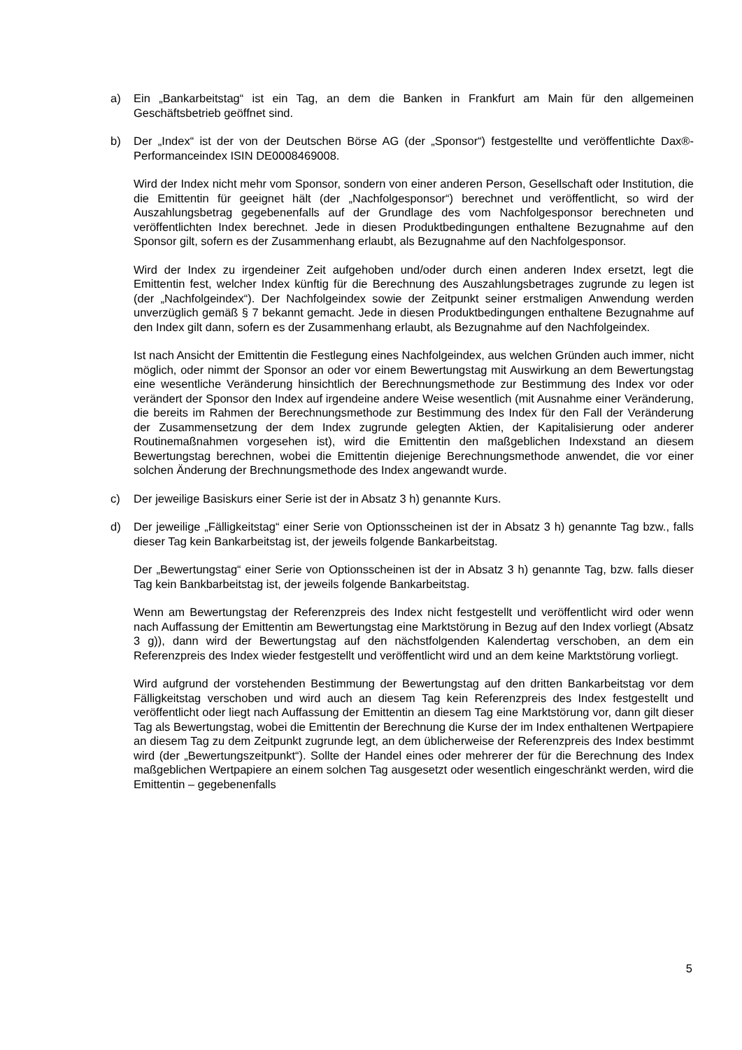a) Ein „Bankarbeitstag“ ist ein Tag, an dem die Banken in Frankfurt am Main für den allgemeinen Geschäftsbetrieb geöffnet sind.
b) Der „Index“ ist der von der Deutschen Börse AG (der „Sponsor“) festgestellte und veröffentlichte Dax®-Performanceindex ISIN DE0008469008.
Wird der Index nicht mehr vom Sponsor, sondern von einer anderen Person, Gesellschaft oder Institution, die die Emittentin für geeignet hält (der „Nachfolgesponsor“) berechnet und veröffentlicht, so wird der Auszahlungsbetrag gegebenenfalls auf der Grundlage des vom Nachfolgesponsor berechneten und veröffentlichten Index berechnet. Jede in diesen Produktbedingungen enthaltene Bezugnahme auf den Sponsor gilt, sofern es der Zusammenhang erlaubt, als Bezugnahme auf den Nachfolgesponsor.
Wird der Index zu irgendeiner Zeit aufgehoben und/oder durch einen anderen Index ersetzt, legt die Emittentin fest, welcher Index künftig für die Berechnung des Auszahlungsbetrages zugrunde zu legen ist (der „Nachfolgeindex“). Der Nachfolgeindex sowie der Zeitpunkt seiner erstmaligen Anwendung werden unverzüglich gemäß § 7 bekannt gemacht. Jede in diesen Produktbedingungen enthaltene Bezugnahme auf den Index gilt dann, sofern es der Zusammenhang erlaubt, als Bezugnahme auf den Nachfolgeindex.
Ist nach Ansicht der Emittentin die Festlegung eines Nachfolgeindex, aus welchen Gründen auch immer, nicht möglich, oder nimmt der Sponsor an oder vor einem Bewertungstag mit Auswirkung an dem Bewertungstag eine wesentliche Veränderung hinsichtlich der Berechnungsmethode zur Bestimmung des Index vor oder verändert der Sponsor den Index auf irgendeine andere Weise wesentlich (mit Ausnahme einer Veränderung, die bereits im Rahmen der Berechnungsmethode zur Bestimmung des Index für den Fall der Veränderung der Zusammensetzung der dem Index zugrunde gelegten Aktien, der Kapitalisierung oder anderer Routinemaßnahmen vorgesehen ist), wird die Emittentin den maßgeblichen Indexstand an diesem Bewertungstag berechnen, wobei die Emittentin diejenige Berechnungsmethode anwendet, die vor einer solchen Änderung der Brechnungsmethode des Index angewandt wurde.
c) Der jeweilige Basiskurs einer Serie ist der in Absatz 3 h) genannte Kurs.
d) Der jeweilige „Fälligkeitstag“ einer Serie von Optionsscheinen ist der in Absatz 3 h) genannte Tag bzw., falls dieser Tag kein Bankarbeitstag ist, der jeweils folgende Bankarbeitstag.
Der „Bewertungstag“ einer Serie von Optionsscheinen ist der in Absatz 3 h) genannte Tag, bzw. falls dieser Tag kein Bankbarbeitstag ist, der jeweils folgende Bankarbeitstag.
Wenn am Bewertungstag der Referenzpreis des Index nicht festgestellt und veröffentlicht wird oder wenn nach Auffassung der Emittentin am Bewertungstag eine Marktstörung in Bezug auf den Index vorliegt (Absatz 3 g)), dann wird der Bewertungstag auf den nächstfolgenden Kalendertag verschoben, an dem ein Referenzpreis des Index wieder festgestellt und veröffentlicht wird und an dem keine Marktstörung vorliegt.
Wird aufgrund der vorstehenden Bestimmung der Bewertungstag auf den dritten Bankarbeitstag vor dem Fälligkeitstag verschoben und wird auch an diesem Tag kein Referenzpreis des Index festgestellt und veröffentlicht oder liegt nach Auffassung der Emittentin an diesem Tag eine Marktstörung vor, dann gilt dieser Tag als Bewertungstag, wobei die Emittentin der Berechnung die Kurse der im Index enthaltenen Wertpapiere an diesem Tag zu dem Zeitpunkt zugrunde legt, an dem üblicherweise der Referenzpreis des Index bestimmt wird (der „Bewertungszeitpunkt“). Sollte der Handel eines oder mehrerer der für die Berechnung des Index maßgeblichen Wertpapiere an einem solchen Tag ausgesetzt oder wesentlich eingeschränkt werden, wird die Emittentin – gegebenenfalls
5